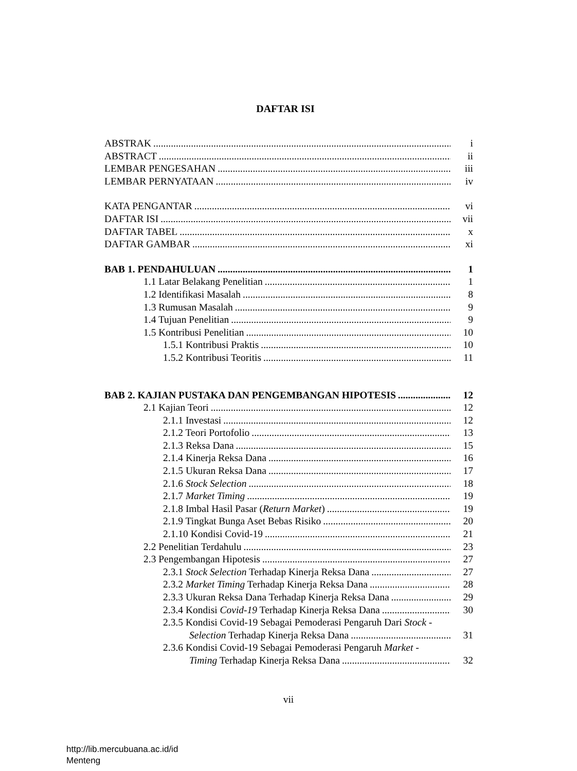DAFTAR ISI
ABSTRAK i
ABSTRACT ii
LEMBAR PENGESAHAN iii
LEMBAR PERNYATAAN iv
KATA PENGANTAR vi
DAFTAR ISI vii
DAFTAR TABEL x
DAFTAR GAMBAR xi
BAB 1. PENDAHULUAN 1
1.1 Latar Belakang Penelitian 1
1.2 Identifikasi Masalah 8
1.3 Rumusan Masalah 9
1.4 Tujuan Penelitian 9
1.5 Kontribusi Penelitian 10
1.5.1 Kontribusi Praktis 10
1.5.2 Kontribusi Teoritis 11
BAB 2. KAJIAN PUSTAKA DAN PENGEMBANGAN HIPOTESIS 12
2.1 Kajian Teori 12
2.1.1 Investasi 12
2.1.2 Teori Portofolio 13
2.1.3 Reksa Dana 15
2.1.4 Kinerja Reksa Dana 16
2.1.5 Ukuran Reksa Dana 17
2.1.6 Stock Selection 18
2.1.7 Market Timing 19
2.1.8 Imbal Hasil Pasar (Return Market) 19
2.1.9 Tingkat Bunga Aset Bebas Risiko 20
2.1.10 Kondisi Covid-19 21
2.2 Penelitian Terdahulu 23
2.3 Pengembangan Hipotesis 27
2.3.1 Stock Selection Terhadap Kinerja Reksa Dana 27
2.3.2 Market Timing Terhadap Kinerja Reksa Dana 28
2.3.3 Ukuran Reksa Dana Terhadap Kinerja Reksa Dana 29
2.3.4 Kondisi Covid-19 Terhadap Kinerja Reksa Dana 30
2.3.5 Kondisi Covid-19 Sebagai Pemoderasi Pengaruh Dari Stock -
Selection Terhadap Kinerja Reksa Dana 31
2.3.6 Kondisi Covid-19 Sebagai Pemoderasi Pengaruh Market -
Timing Terhadap Kinerja Reksa Dana 32
vii
http://lib.mercubuana.ac.id/id
Menteng